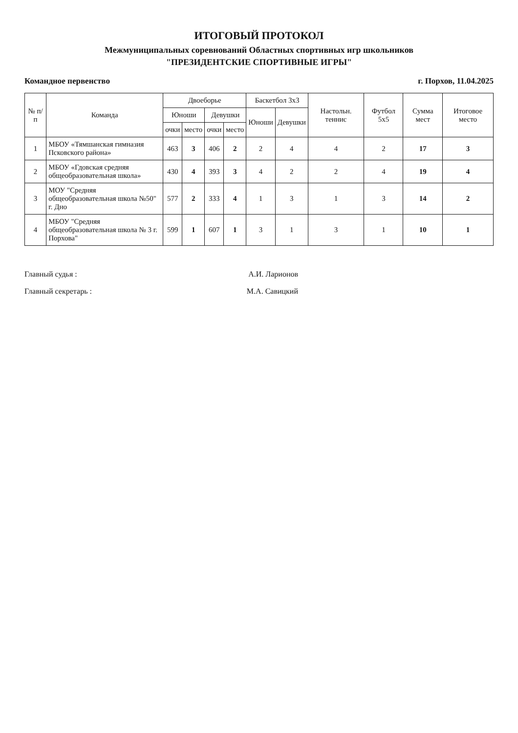ИТОГОВЫЙ ПРОТОКОЛ
Межмуниципальных соревнований Областных спортивных игр школьников
"ПРЕЗИДЕНТСКИЕ СПОРТИВНЫЕ ИГРЫ"
Командное первенство г. Порхов, 11.04.2025
| № п/п | Команда | Двоеборье | | | | Баскетбол 3x3 | | Настольн. теннис | Футбол 5x5 | Сумма мест | Итоговое место |
| --- | --- | --- | --- | --- | --- | --- | --- | --- | --- | --- | --- |
| | | Юноши | | Девушки | | Юноши | Девушки | | | | |
| | | очки | место | очки | место | | | | | | |
| 1 | МБОУ «Тямшанская гимназия Псковского района» | 463 | 3 | 406 | 2 | 2 | 4 | 4 | 2 | 17 | 3 |
| 2 | МБОУ «Гдовская средняя общеобразовательная школа» | 430 | 4 | 393 | 3 | 4 | 2 | 2 | 4 | 19 | 4 |
| 3 | МОУ "Средняя общеобразовательная школа №50" г. Дно | 577 | 2 | 333 | 4 | 1 | 3 | 1 | 3 | 14 | 2 |
| 4 | МБОУ "Средняя общеобразовательная школа № 3 г. Порхова" | 599 | 1 | 607 | 1 | 3 | 1 | 3 | 1 | 10 | 1 |
Главный судья : А.И. Ларионов
Главный секретарь : М.А. Савицкий